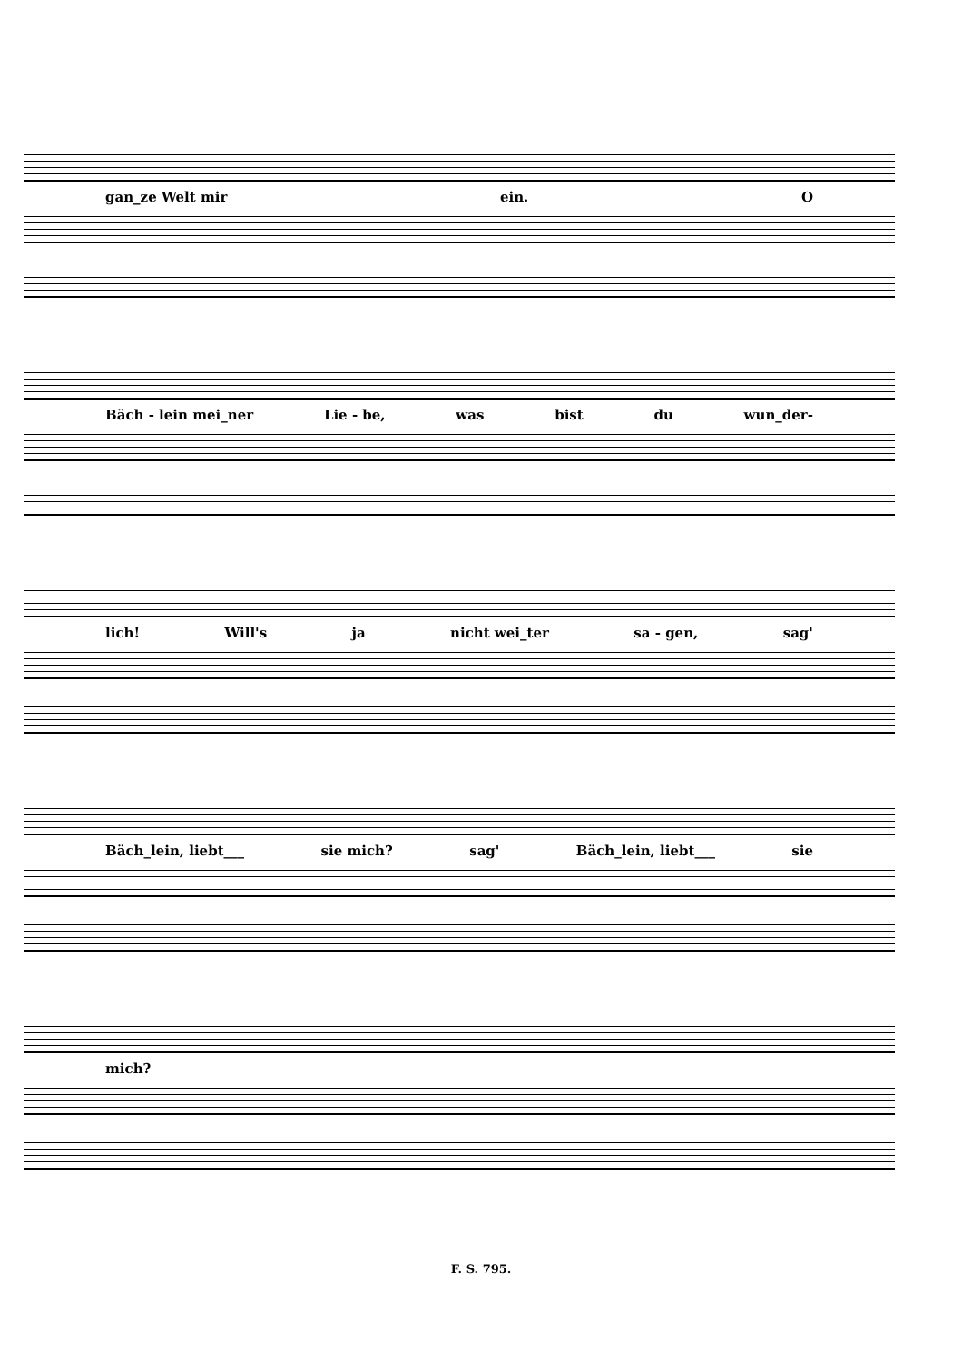gan_ze Welt mir ein. O
Bäch - lein mei_ner Lie - be, was bist du wun_der-
lich! Will's ja nicht wei_ter sa - gen, sag'
Bäch_lein, liebt___ sie mich? sag' Bäch_lein, liebt___ sie
mich?
F. S. 795.